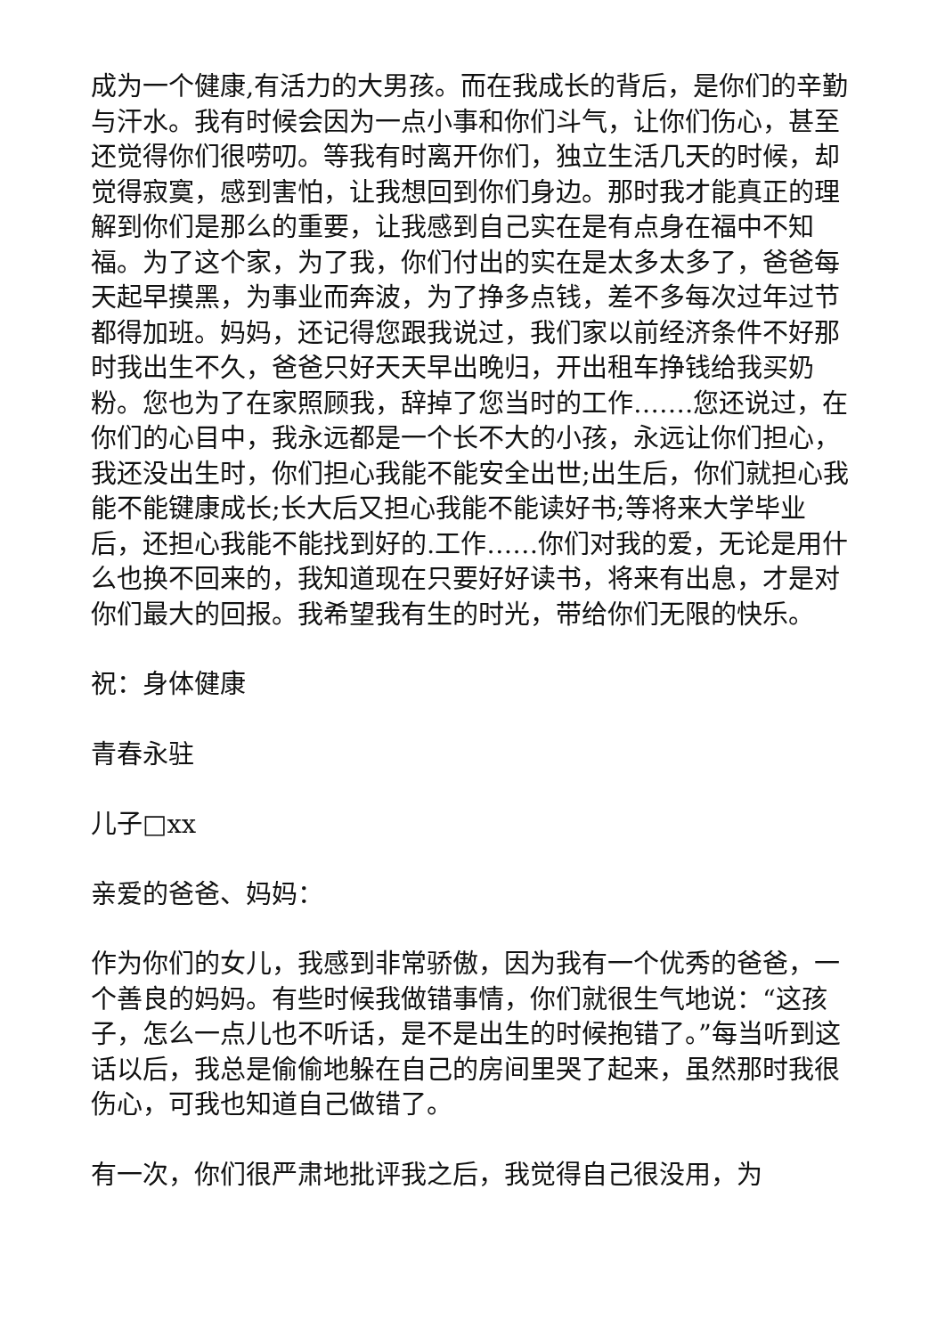成为一个健康,有活力的大男孩。而在我成长的背后，是你们的辛勤与汗水。我有时候会因为一点小事和你们斗气，让你们伤心，甚至还觉得你们很唠叨。等我有时离开你们，独立生活几天的时候，却觉得寂寞，感到害怕，让我想回到你们身边。那时我才能真正的理解到你们是那么的重要，让我感到自己实在是有点身在福中不知福。为了这个家，为了我，你们付出的实在是太多太多了，爸爸每天起早摸黑，为事业而奔波，为了挣多点钱，差不多每次过年过节都得加班。妈妈，还记得您跟我说过，我们家以前经济条件不好那时我出生不久，爸爸只好天天早出晚归，开出租车挣钱给我买奶粉。您也为了在家照顾我，辞掉了您当时的工作…….您还说过，在你们的心目中，我永远都是一个长不大的小孩，永远让你们担心，我还没出生时，你们担心我能不能安全出世;出生后，你们就担心我能不能键康成长;长大后又担心我能不能读好书;等将来大学毕业后，还担心我能不能找到好的.工作……你们对我的爱，无论是用什么也换不回来的，我知道现在只要好好读书，将来有出息，才是对你们最大的回报。我希望我有生的时光，带给你们无限的快乐。
祝：身体健康
青春永驻
儿子□xx
亲爱的爸爸、妈妈：
作为你们的女儿，我感到非常骄傲，因为我有一个优秀的爸爸，一个善良的妈妈。有些时候我做错事情，你们就很生气地说：“这孩子，怎么一点儿也不听话，是不是出生的时候抱错了。”每当听到这话以后，我总是偷偷地躲在自己的房间里哭了起来，虽然那时我很伤心，可我也知道自己做错了。
有一次，你们很严肃地批评我之后，我觉得自己很没用，为